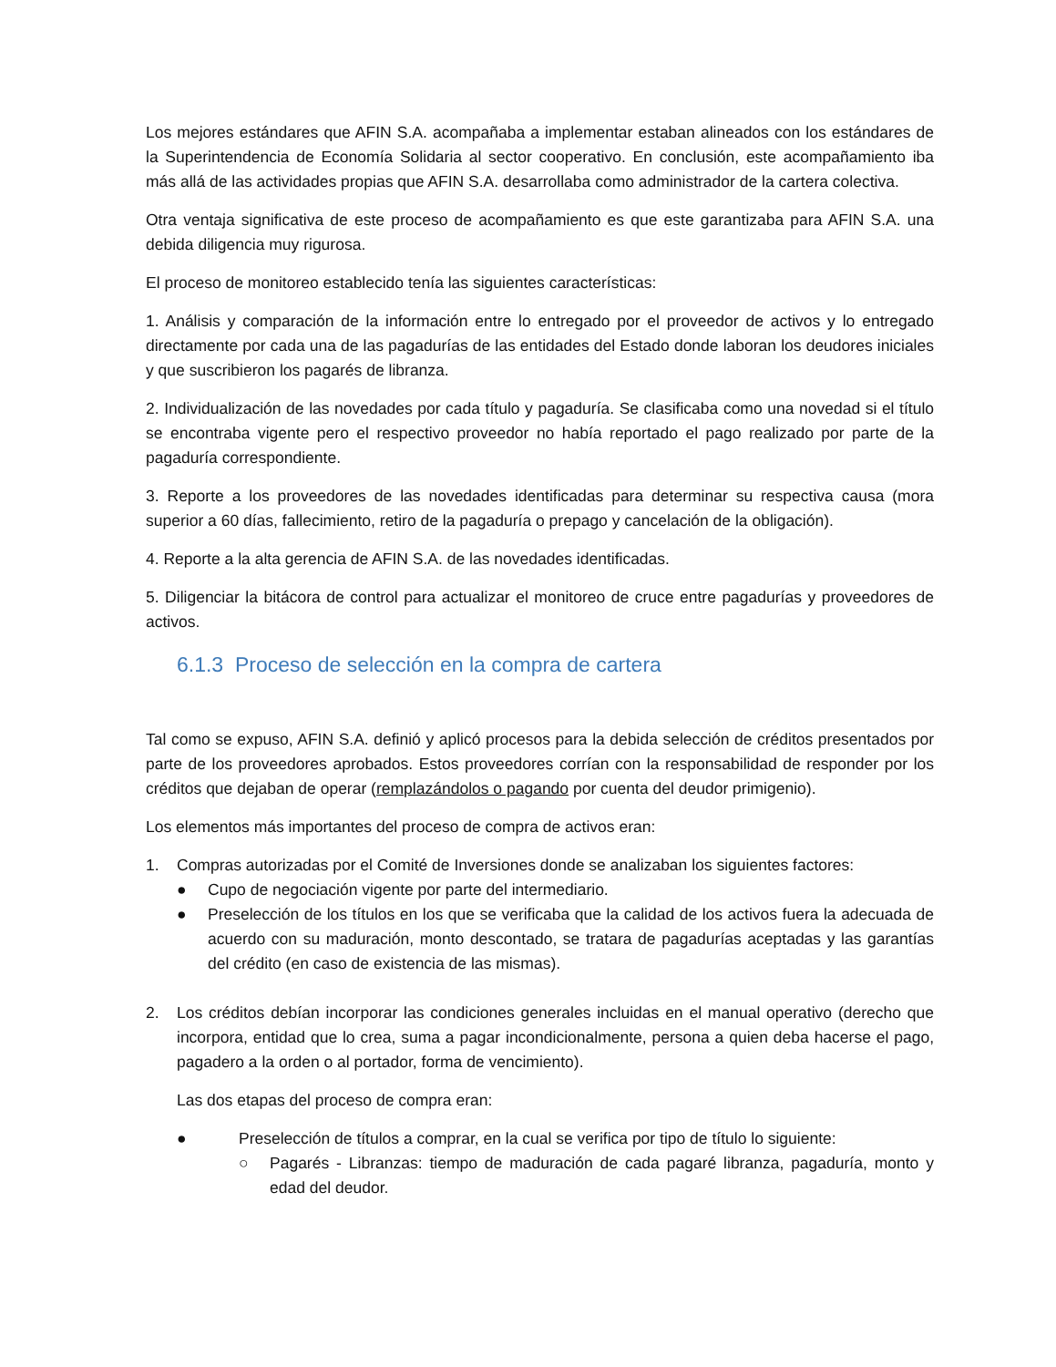Los mejores estándares que AFIN S.A. acompañaba a implementar estaban alineados con los estándares de la Superintendencia de Economía Solidaria al sector cooperativo. En conclusión, este acompañamiento iba más allá de las actividades propias que AFIN S.A. desarrollaba como administrador de la cartera colectiva.
Otra ventaja significativa de este proceso de acompañamiento es que este garantizaba para AFIN S.A. una debida diligencia muy rigurosa.
El proceso de monitoreo establecido tenía las siguientes características:
1. Análisis y comparación de la información entre lo entregado por el proveedor de activos y lo entregado directamente por cada una de las pagadurías de las entidades del Estado donde laboran los deudores iniciales y que suscribieron los pagarés de libranza.
2. Individualización de las novedades por cada título y pagaduría. Se clasificaba como una novedad si el título se encontraba vigente pero el respectivo proveedor no había reportado el pago realizado por parte de la pagaduría correspondiente.
3. Reporte a los proveedores de las novedades identificadas para determinar su respectiva causa (mora superior a 60 días, fallecimiento, retiro de la pagaduría o prepago y cancelación de la obligación).
4. Reporte a la alta gerencia de AFIN S.A. de las novedades identificadas.
5. Diligenciar la bitácora de control para actualizar el monitoreo de cruce entre pagadurías y proveedores de activos.
6.1.3 Proceso de selección en la compra de cartera
Tal como se expuso, AFIN S.A. definió y aplicó procesos para la debida selección de créditos presentados por parte de los proveedores aprobados. Estos proveedores corrían con la responsabilidad de responder por los créditos que dejaban de operar (remplazándolos o pagando por cuenta del deudor primigenio).
Los elementos más importantes del proceso de compra de activos eran:
1. Compras autorizadas por el Comité de Inversiones donde se analizaban los siguientes factores:
● Cupo de negociación vigente por parte del intermediario.
● Preselección de los títulos en los que se verificaba que la calidad de los activos fuera la adecuada de acuerdo con su maduración, monto descontado, se tratara de pagadurías aceptadas y las garantías del crédito (en caso de existencia de las mismas).
2. Los créditos debían incorporar las condiciones generales incluidas en el manual operativo (derecho que incorpora, entidad que lo crea, suma a pagar incondicionalmente, persona a quien deba hacerse el pago, pagadero a la orden o al portador, forma de vencimiento).
Las dos etapas del proceso de compra eran:
● Preselección de títulos a comprar, en la cual se verifica por tipo de título lo siguiente:
○ Pagarés - Libranzas: tiempo de maduración de cada pagaré libranza, pagaduría, monto y edad del deudor.